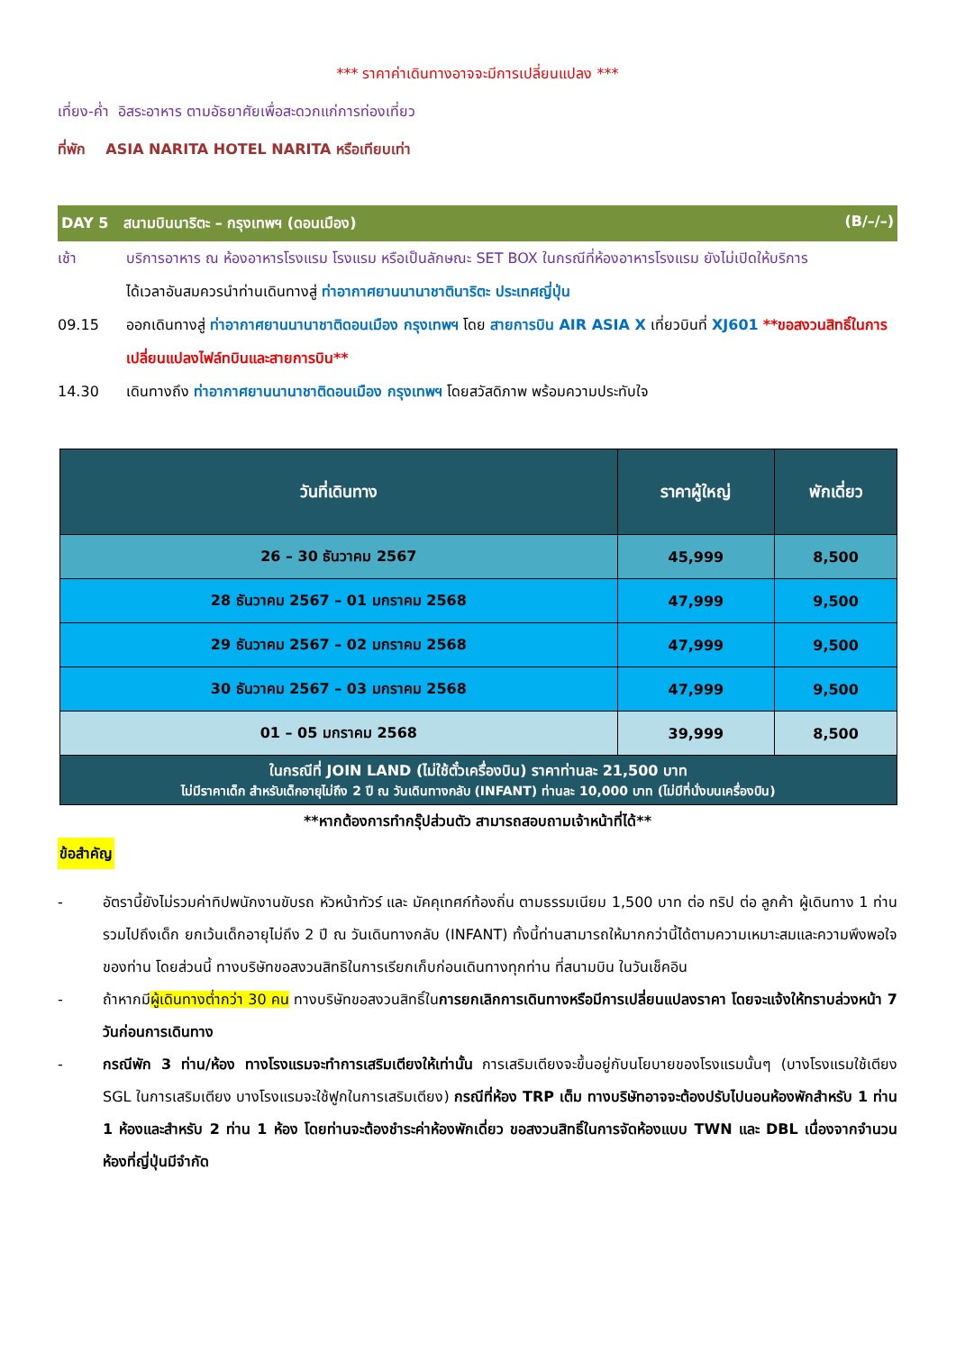*** ราคาค่าเดินทางอาจจะมีการเปลี่ยนแปลง ***
เที่ยง-ค่ำ อิสระอาหาร ตามอัธยาศัยเพื่อสะดวกแก่การท่องเที่ยว
ที่พัก ASIA NARITA HOTEL NARITA หรือเทียบเท่า
DAY 5 สนามบินนาริตะ – กรุงเทพฯ (ดอนเมือง) (B/–/–)
เช้า บริการอาหาร ณ ห้องอาหารโรงแรม โรงแรม หรือเป็นลักษณะ SET BOX ในกรณีที่ห้องอาหารโรงแรม ยังไม่เปิดให้บริการ
ได้เวลาอันสมควรนำท่านเดินทางสู่ ท่าอากาศยานนานาชาตินาริตะ ประเทศญี่ปุ่น
09.15 ออกเดินทางสู่ ท่าอากาศยานนานาชาติดอนเมือง กรุงเทพฯ โดย สายการบิน AIR ASIA X เที่ยวบินที่ XJ601 **ขอสงวนสิทธิ์ในการเปลี่ยนแปลงไฟล์ทบินและสายการบิน**
14.30 เดินทางถึง ท่าอากาศยานนานาชาติดอนเมือง กรุงเทพฯ โดยสวัสดิภาพ พร้อมความประทับใจ
| วันที่เดินทาง | ราคาผู้ใหญ่ | พักเดี่ยว |
| --- | --- | --- |
| 26 – 30 ธันวาคม 2567 | 45,999 | 8,500 |
| 28 ธันวาคม 2567 – 01 มกราคม 2568 | 47,999 | 9,500 |
| 29 ธันวาคม 2567 – 02 มกราคม 2568 | 47,999 | 9,500 |
| 30 ธันวาคม 2567 – 03 มกราคม 2568 | 47,999 | 9,500 |
| 01 – 05 มกราคม 2568 | 39,999 | 8,500 |
| ในกรณีที่ JOIN LAND (ไม่ใช้ตั๋วเครื่องบิน) ราคาท่านละ 21,500 บาท ไม่มีราคาเด็ก สำหรับเด็กอายุไม่ถึง 2 ปี ณ วันเดินทางกลับ (INFANT) ท่านละ 10,000 บาท (ไม่มีที่นั่งบนเครื่องบิน) | | |
**หากต้องการทำกรุ๊ปส่วนตัว สามารถสอบถามเจ้าหน้าที่ได้**
ข้อสำคัญ
- อัตรานี้ยังไม่รวมค่าทิปพนักงานขับรถ หัวหน้าทัวร์ และ มัคคุเทศก์ท้องถิ่น ตามธรรมเนียม 1,500 บาท ต่อ ทริป ต่อ ลูกค้า ผู้เดินทาง 1 ท่าน รวมไปถึงเด็ก ยกเว้นเด็กอายุไม่ถึง 2 ปี ณ วันเดินทางกลับ (INFANT) ทั้งนี้ท่านสามารถให้มากกว่านี้ได้ตามความเหมาะสมและความพึงพอใจของท่าน โดยส่วนนี้ ทางบริษัทขอสงวนสิทธิในการเรียกเก็บก่อนเดินทางทุกท่าน ที่สนามบิน ในวันเช็คอิน
- ถ้าหากมีผู้เดินทางต่ำกว่า 30 คน ทางบริษัทขอสงวนสิทธิ์ในการยกเลิกการเดินทางหรือมีการเปลี่ยนแปลงราคา โดยจะแจ้งให้ทราบล่วงหน้า 7 วันก่อนการเดินทาง
- กรณีพัก 3 ท่าน/ห้อง ทางโรงแรมจะทำการเสริมเตียงให้เท่านั้น การเสริมเตียงจะขึ้นอยู่กับนโยบายของโรงแรมนั้นๆ (บางโรงแรมใช้เตียง SGL ในการเสริมเตียง บางโรงแรมจะใช้ฟูกในการเสริมเตียง) กรณีที่ห้อง TRP เต็ม ทางบริษัทอาจจะต้องปรับไปนอนห้องพักสำหรับ 1 ท่าน 1 ห้องและสำหรับ 2 ท่าน 1 ห้อง โดยท่านจะต้องชำระค่าห้องพักเดี่ยว ขอสงวนสิทธิ์ในการจัดห้องแบบ TWN และ DBL เนื่องจากจำนวนห้องที่ญี่ปุ่นมีจำกัด